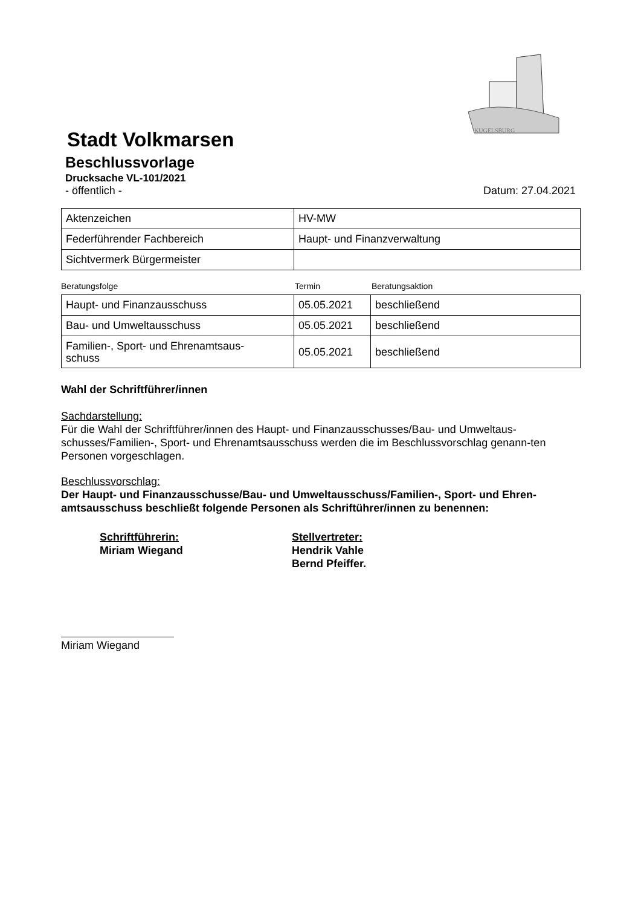KUGELSBURG
Stadt Volkmarsen
Beschlussvorlage
Drucksache VL-101/2021
- öffentlich - Datum: 27.04.2021
| Aktenzeichen | HV-MW |
| Federführender Fachbereich | Haupt- und Finanzverwaltung |
| Sichtvermerk Bürgermeister | |
Beratungsfolge Termin Beratungsaktion
| Haupt- und Finanzausschuss | 05.05.2021 | beschließend |
| Bau- und Umweltausschuss | 05.05.2021 | beschließend |
| Familien-, Sport- und Ehrenamtsaus- schuss | 05.05.2021 | beschließend |
Wahl der Schriftführer/innen
Sachdarstellung:
Für die Wahl der Schriftführer/innen des Haupt- und Finanzausschusses/Bau- und Umweltaus-schusses/Familien-, Sport- und Ehrenamtsausschuss werden die im Beschlussvorschlag genann-ten Personen vorgeschlagen.
Beschlussvorschlag:
Der Haupt- und Finanzausschusse/Bau- und Umweltausschuss/Familien-, Sport- und Ehren-amtsausschuss beschließt folgende Personen als Schriftührer/innen zu benennen:
Schriftführerin:
Miriam Wiegand
Stellvertreter:
Hendrik Vahle
Bernd Pfeiffer.
Miriam Wiegand